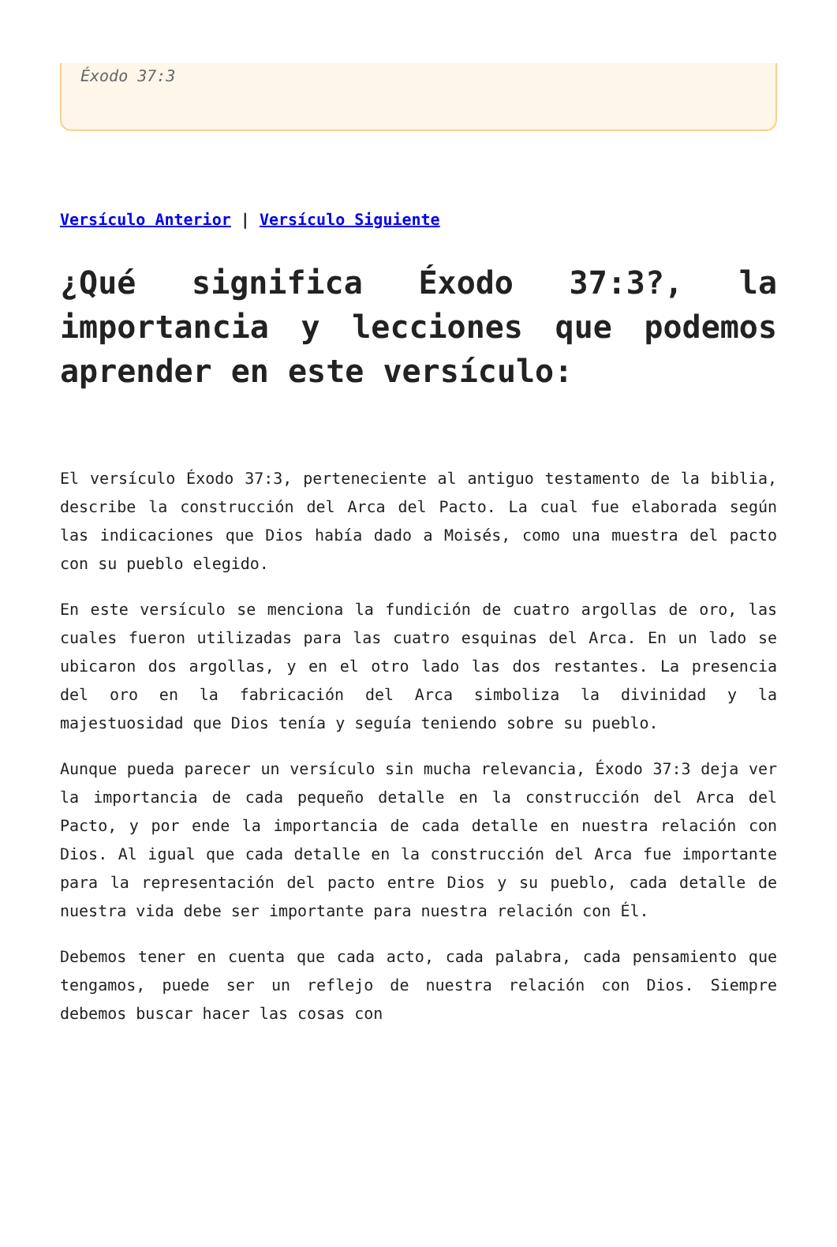Éxodo 37:3
Versículo Anterior | Versículo Siguiente
¿Qué significa Éxodo 37:3?, la importancia y lecciones que podemos aprender en este versículo:
El versículo Éxodo 37:3, perteneciente al antiguo testamento de la biblia, describe la construcción del Arca del Pacto. La cual fue elaborada según las indicaciones que Dios había dado a Moisés, como una muestra del pacto con su pueblo elegido.
En este versículo se menciona la fundición de cuatro argollas de oro, las cuales fueron utilizadas para las cuatro esquinas del Arca. En un lado se ubicaron dos argollas, y en el otro lado las dos restantes. La presencia del oro en la fabricación del Arca simboliza la divinidad y la majestuosidad que Dios tenía y seguía teniendo sobre su pueblo.
Aunque pueda parecer un versículo sin mucha relevancia, Éxodo 37:3 deja ver la importancia de cada pequeño detalle en la construcción del Arca del Pacto, y por ende la importancia de cada detalle en nuestra relación con Dios. Al igual que cada detalle en la construcción del Arca fue importante para la representación del pacto entre Dios y su pueblo, cada detalle de nuestra vida debe ser importante para nuestra relación con Él.
Debemos tener en cuenta que cada acto, cada palabra, cada pensamiento que tengamos, puede ser un reflejo de nuestra relación con Dios. Siempre debemos buscar hacer las cosas con